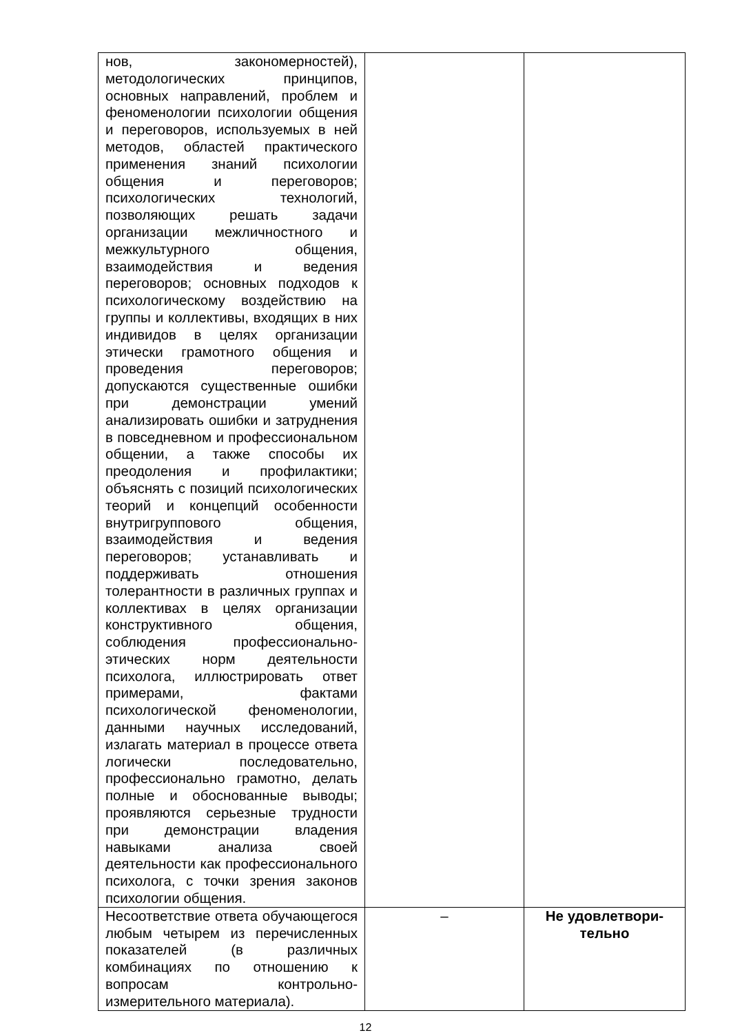| нов, закономерностей), методологических принципов, основных направлений, проблем и феноменологии психологии общения и переговоров, используемых в ней методов, областей практического применения знаний психологии общения и переговоров; психологических технологий, позволяющих решать задачи организации межличностного и межкультурного общения, взаимодействия и ведения переговоров; основных подходов к психологическому воздействию на группы и коллективы, входящих в них индивидов в целях организации этически грамотного общения и проведения переговоров; допускаются существенные ошибки при демонстрации умений анализировать ошибки и затруднения в повседневном и профессиональном общении, а также способы их преодоления и профилактики; объяснять с позиций психологических теорий и концепций особенности внутригруппового общения, взаимодействия и ведения переговоров; устанавливать и поддерживать отношения толерантности в различных группах и коллективах в целях организации конструктивного общения, соблюдения профессионально-этических норм деятельности психолога, иллюстрировать ответ примерами, фактами психологической феноменологии, данными научных исследований, излагать материал в процессе ответа логически последовательно, профессионально грамотно, делать полные и обоснованные выводы; проявляются серьезные трудности при демонстрации владения навыками анализа своей деятельности как профессионального психолога, с точки зрения законов психологии общения. | | |
| Несоответствие ответа обучающегося любым четырем из перечисленных показателей (в различных комбинациях по отношению к вопросам контрольно-измерительного материала). | – | Не удовлетвори- тельно |
12